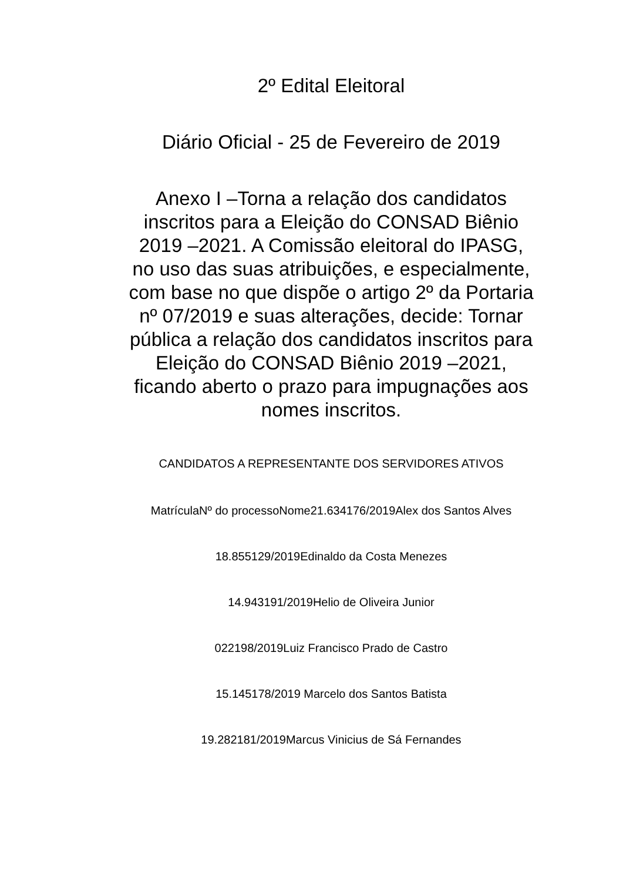2º Edital Eleitoral
Diário Oficial - 25 de Fevereiro de 2019
Anexo I –Torna a relação dos candidatos inscritos para a Eleição do CONSAD Biênio 2019 –2021. A Comissão eleitoral do IPASG, no uso das suas atribuições, e especialmente, com base no que dispõe o artigo 2º da Portaria nº 07/2019 e suas alterações, decide: Tornar pública a relação dos candidatos inscritos para Eleição do CONSAD Biênio 2019 –2021, ficando aberto o prazo para impugnações aos nomes inscritos.
CANDIDATOS A REPRESENTANTE DOS SERVIDORES ATIVOS
MatrículaNº do processoNome21.634176/2019Alex dos Santos Alves
18.855129/2019Edinaldo da Costa Menezes
14.943191/2019Helio de Oliveira Junior
022198/2019Luiz Francisco Prado de Castro
15.145178/2019 Marcelo dos Santos Batista
19.282181/2019Marcus Vinicius de Sá Fernandes